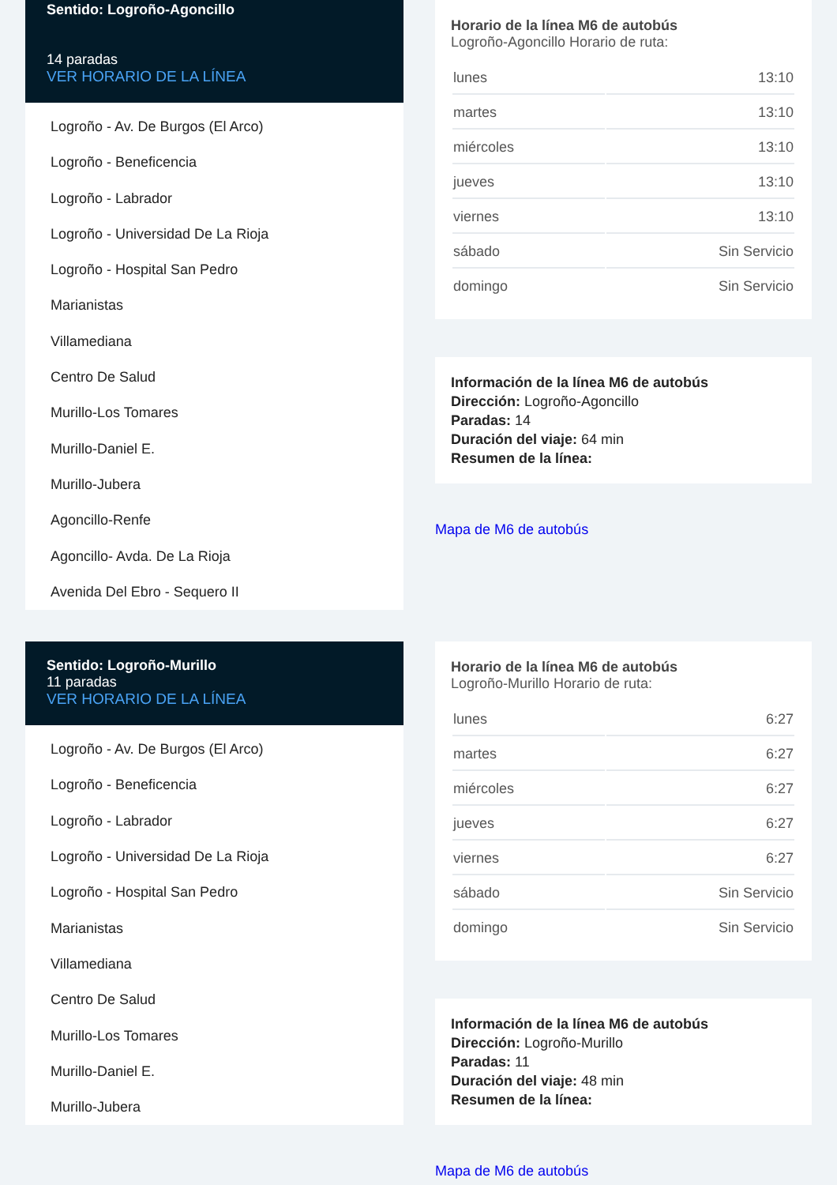Sentido: Logroño-Agoncillo
14 paradas
VER HORARIO DE LA LÍNEA
Logroño - Av. De Burgos (El Arco)
Logroño - Beneficencia
Logroño - Labrador
Logroño - Universidad De La Rioja
Logroño - Hospital San Pedro
Marianistas
Villamediana
Centro De Salud
Murillo-Los Tomares
Murillo-Daniel E.
Murillo-Jubera
Agoncillo-Renfe
Agoncillo- Avda. De La Rioja
Avenida Del Ebro - Sequero II
Horario de la línea M6 de autobús
Logroño-Agoncillo Horario de ruta:
| lunes | 13:10 |
| martes | 13:10 |
| miércoles | 13:10 |
| jueves | 13:10 |
| viernes | 13:10 |
| sábado | Sin Servicio |
| domingo | Sin Servicio |
Información de la línea M6 de autobús
Dirección: Logroño-Agoncillo
Paradas: 14
Duración del viaje: 64 min
Resumen de la línea:
Mapa de M6 de autobús
Sentido: Logroño-Murillo
11 paradas
VER HORARIO DE LA LÍNEA
Logroño - Av. De Burgos (El Arco)
Logroño - Beneficencia
Logroño - Labrador
Logroño - Universidad De La Rioja
Logroño - Hospital San Pedro
Marianistas
Villamediana
Centro De Salud
Murillo-Los Tomares
Murillo-Daniel E.
Murillo-Jubera
Horario de la línea M6 de autobús
Logroño-Murillo Horario de ruta:
| lunes | 6:27 |
| martes | 6:27 |
| miércoles | 6:27 |
| jueves | 6:27 |
| viernes | 6:27 |
| sábado | Sin Servicio |
| domingo | Sin Servicio |
Información de la línea M6 de autobús
Dirección: Logroño-Murillo
Paradas: 11
Duración del viaje: 48 min
Resumen de la línea:
Mapa de M6 de autobús